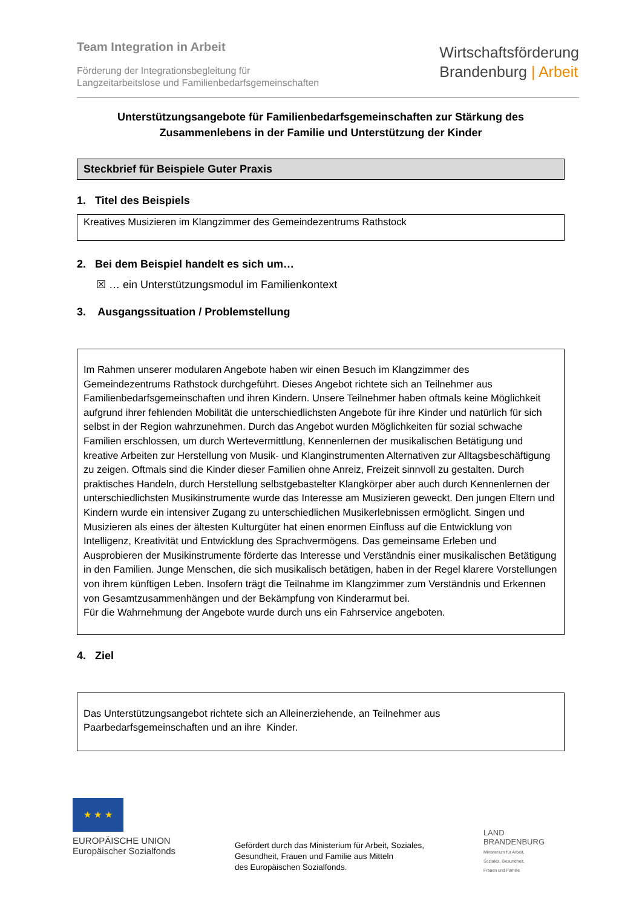Team Integration in Arbeit
Förderung der Integrationsbegleitung für
Langzeitarbeitslose und Familienbedarfsgemeinschaften
Wirtschaftsförderung
Brandenburg | Arbeit
Unterstützungsangebote für Familienbedarfsgemeinschaften zur Stärkung des Zusammenlebens in der Familie und Unterstützung der Kinder
Steckbrief für Beispiele Guter Praxis
1. Titel des Beispiels
Kreatives Musizieren im Klangzimmer des Gemeindezentrums Rathstock
2. Bei dem Beispiel handelt es sich um…
☒ … ein Unterstützungsmodul im Familienkontext
3. Ausgangssituation / Problemstellung
Im Rahmen unserer modularen Angebote haben wir einen Besuch im Klangzimmer des Gemeindezentrums Rathstock durchgeführt. Dieses Angebot richtete sich an Teilnehmer aus Familienbedarfsgemeinschaften und ihren Kindern. Unsere Teilnehmer haben oftmals keine Möglichkeit aufgrund ihrer fehlenden Mobilität die unterschiedlichsten Angebote für ihre Kinder und natürlich für sich selbst in der Region wahrzunehmen. Durch das Angebot wurden Möglichkeiten für sozial schwache Familien erschlossen, um durch Wertevermittlung, Kennenlernen der musikalischen Betätigung und kreative Arbeiten zur Herstellung von Musik- und Klanginstrumenten Alternativen zur Alltagsbeschäftigung zu zeigen. Oftmals sind die Kinder dieser Familien ohne Anreiz, Freizeit sinnvoll zu gestalten. Durch praktisches Handeln, durch Herstellung selbstgebastelter Klangkörper aber auch durch Kennenlernen der unterschiedlichsten Musikinstrumente wurde das Interesse am Musizieren geweckt. Den jungen Eltern und Kindern wurde ein intensiver Zugang zu unterschiedlichen Musikerlebnissen ermöglicht. Singen und Musizieren als eines der ältesten Kulturgüter hat einen enormen Einfluss auf die Entwicklung von Intelligenz, Kreativität und Entwicklung des Sprachvermögens. Das gemeinsame Erleben und Ausprobieren der Musikinstrumente förderte das Interesse und Verständnis einer musikalischen Betätigung in den Familien. Junge Menschen, die sich musikalisch betätigen, haben in der Regel klarere Vorstellungen von ihrem künftigen Leben. Insofern trägt die Teilnahme im Klangzimmer zum Verständnis und Erkennen von Gesamtzusammenhängen und der Bekämpfung von Kinderarmut bei.
Für die Wahrnehmung der Angebote wurde durch uns ein Fahrservice angeboten.
4. Ziel
Das Unterstützungsangebot richtete sich an Alleinerziehende, an Teilnehmer aus Paarbedarfsgemeinschaften und an ihre Kinder.
★ ★ ★
EUROPÄISCHE UNION
Europäischer Sozialfonds
Gefördert durch das Ministerium für Arbeit, Soziales,
Gesundheit, Frauen und Familie aus Mitteln
des Europäischen Sozialfonds.
LAND
BRANDENBURG
Ministerium für Arbeit,
Soziales, Gesundheit,
Frauen und Familie